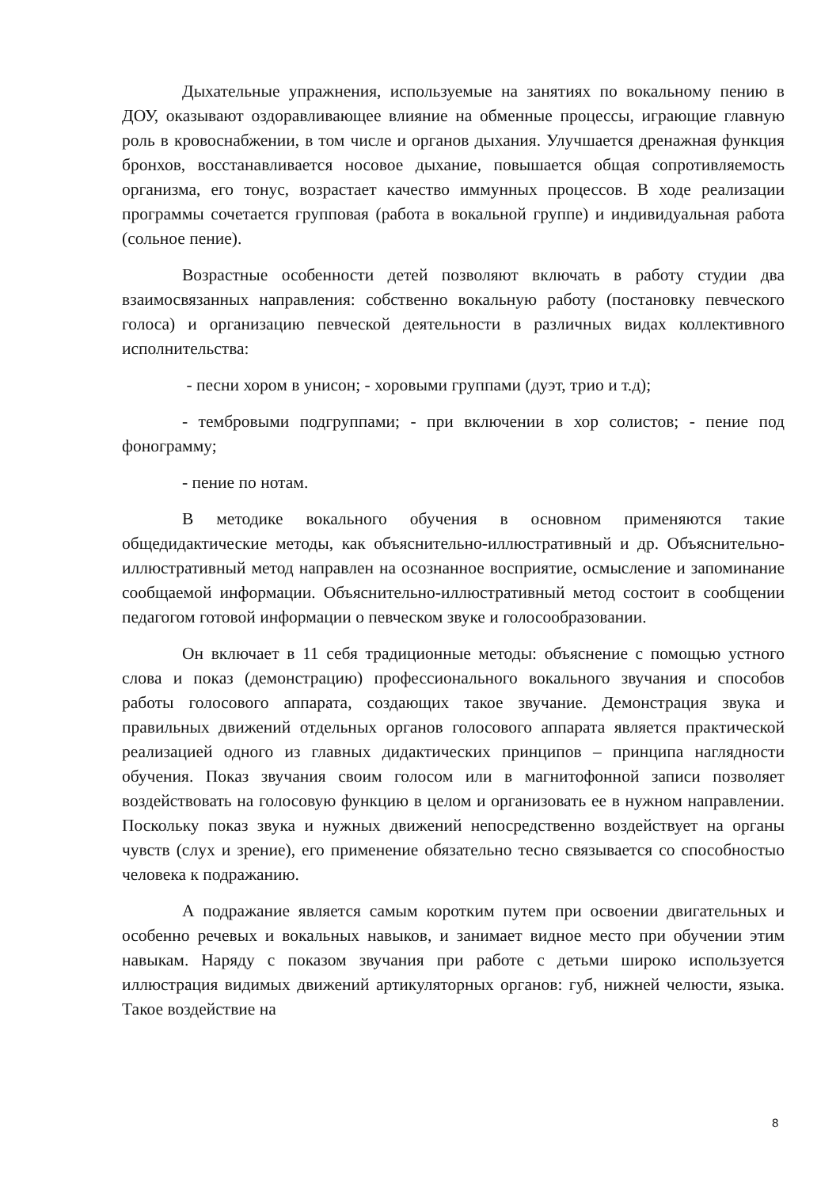Дыхательные упражнения, используемые на занятиях по вокальному пению в ДОУ, оказывают оздоравливающее влияние на обменные процессы, играющие главную роль в кровоснабжении, в том числе и органов дыхания. Улучшается дренажная функция бронхов, восстанавливается носовое дыхание, повышается общая сопротивляемость организма, его тонус, возрастает качество иммунных процессов. В ходе реализации программы сочетается групповая (работа в вокальной группе) и индивидуальная работа (сольное пение).
Возрастные особенности детей позволяют включать в работу студии два взаимосвязанных направления: собственно вокальную работу (постановку певческого голоса) и организацию певческой деятельности в различных видах коллективного исполнительства:
- песни хором в унисон; - хоровыми группами (дуэт, трио и т.д);
- тембровыми подгруппами; - при включении в хор солистов; - пение под фонограмму;
- пение по нотам.
В методике вокального обучения в основном применяются такие общедидактические методы, как объяснительно-иллюстративный и др. Объяснительно-иллюстративный метод направлен на осознанное восприятие, осмысление и запоминание сообщаемой информации. Объяснительно-иллюстративный метод состоит в сообщении педагогом готовой информации о певческом звуке и голосообразовании.
Он включает в 11 себя традиционные методы: объяснение с помощью устного слова и показ (демонстрацию) профессионального вокального звучания и способов работы голосового аппарата, создающих такое звучание. Демонстрация звука и правильных движений отдельных органов голосового аппарата является практической реализацией одного из главных дидактических принципов – принципа наглядности обучения. Показ звучания своим голосом или в магнитофонной записи позволяет воздействовать на голосовую функцию в целом и организовать ее в нужном направлении. Поскольку показ звука и нужных движений непосредственно воздействует на органы чувств (слух и зрение), его применение обязательно тесно связывается со способностыо человека к подражанию.
А подражание является самым коротким путем при освоении двигательных и особенно речевых и вокальных навыков, и занимает видное место при обучении этим навыкам. Наряду с показом звучания при работе с детьми широко используется иллюстрация видимых движений артикуляторных органов: губ, нижней челюсти, языка. Такое воздействие на
8